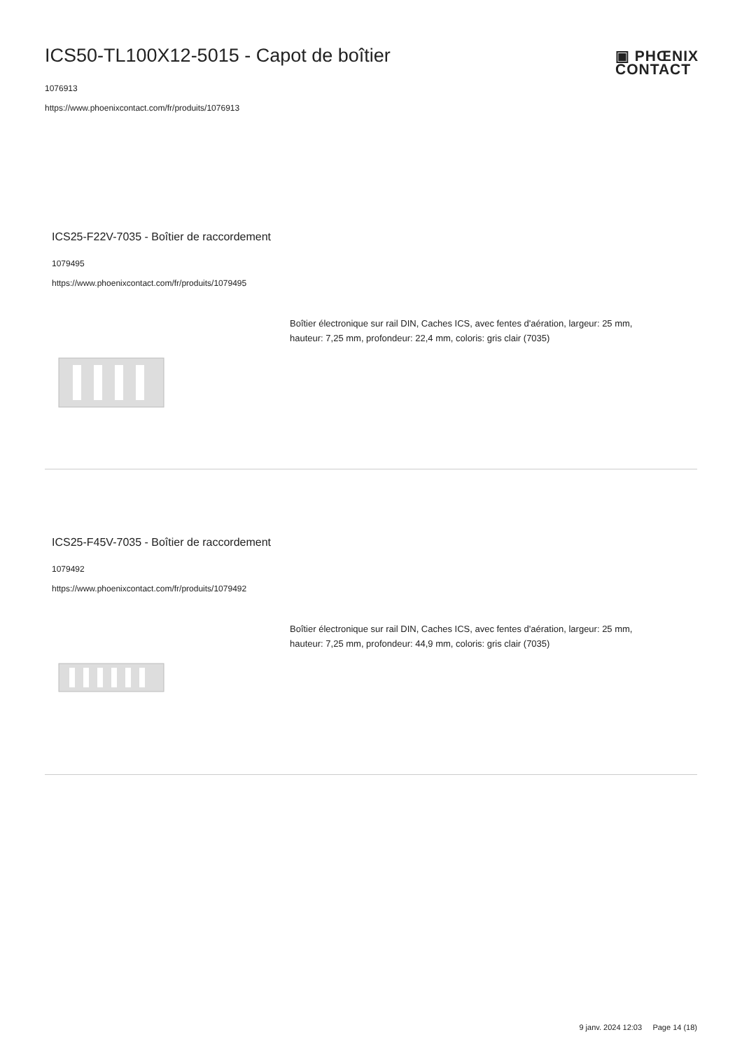ICS50-TL100X12-5015 - Capot de boîtier
1076913
https://www.phoenixcontact.com/fr/produits/1076913
▣ PHŒNIX
CONTACT
ICS25-F22V-7035 - Boîtier de raccordement
1079495
https://www.phoenixcontact.com/fr/produits/1079495
Boîtier électronique sur rail DIN, Caches ICS, avec fentes d'aération, largeur: 25 mm, hauteur: 7,25 mm, profondeur: 22,4 mm, coloris: gris clair (7035)
ICS25-F45V-7035 - Boîtier de raccordement
1079492
https://www.phoenixcontact.com/fr/produits/1079492
Boîtier électronique sur rail DIN, Caches ICS, avec fentes d'aération, largeur: 25 mm, hauteur: 7,25 mm, profondeur: 44,9 mm, coloris: gris clair (7035)
9 janv. 2024 12:03 Page 14 (18)